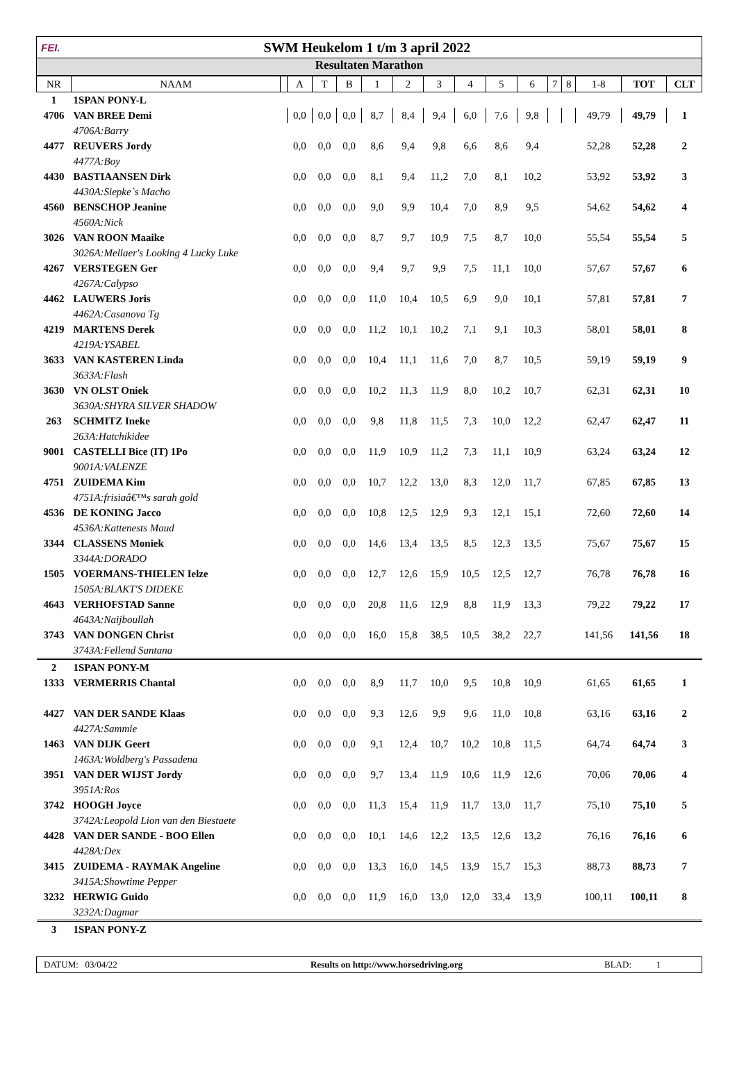FEI.
SWM Heukelom 1 t/m 3 april 2022
Resultaten Marathon
| NR | NAAM | | A | T | B | 1 | 2 | 3 | 4 | 5 | 6 | 7 | 8 | 1-8 | TOT | CLT |
| --- | --- | --- | --- | --- | --- | --- | --- | --- | --- | --- | --- | --- | --- | --- | --- | --- |
| 1 | 1SPAN PONY-L | | | | | | | | | | | | | | | |
| 4706 | VAN BREE Demi | | 0,0 | 0,0 | 0,0 | 8,7 | 8,4 | 9,4 | 6,0 | 7,6 | 9,8 | | | 49,79 | 49,79 | 1 |
| | 4706A:Barry | | | | | | | | | | | | | | | |
| 4477 | REUVERS Jordy | | 0,0 | 0,0 | 0,0 | 8,6 | 9,4 | 9,8 | 6,6 | 8,6 | 9,4 | | | 52,28 | 52,28 | 2 |
| | 4477A:Boy | | | | | | | | | | | | | | | |
| 4430 | BASTIAANSEN Dirk | | 0,0 | 0,0 | 0,0 | 8,1 | 9,4 | 11,2 | 7,0 | 8,1 | 10,2 | | | 53,92 | 53,92 | 3 |
| | 4430A:Siepke`s Macho | | | | | | | | | | | | | | | |
| 4560 | BENSCHOP Jeanine | | 0,0 | 0,0 | 0,0 | 9,0 | 9,9 | 10,4 | 7,0 | 8,9 | 9,5 | | | 54,62 | 54,62 | 4 |
| | 4560A:Nick | | | | | | | | | | | | | | | |
| 3026 | VAN ROON Maaike | | 0,0 | 0,0 | 0,0 | 8,7 | 9,7 | 10,9 | 7,5 | 8,7 | 10,0 | | | 55,54 | 55,54 | 5 |
| | 3026A:Mellaer's Looking 4 Lucky Luke | | | | | | | | | | | | | | | |
| 4267 | VERSTEGEN Ger | | 0,0 | 0,0 | 0,0 | 9,4 | 9,7 | 9,9 | 7,5 | 11,1 | 10,0 | | | 57,67 | 57,67 | 6 |
| | 4267A:Calypso | | | | | | | | | | | | | | | |
| 4462 | LAUWERS Joris | | 0,0 | 0,0 | 0,0 | 11,0 | 10,4 | 10,5 | 6,9 | 9,0 | 10,1 | | | 57,81 | 57,81 | 7 |
| | 4462A:Casanova Tg | | | | | | | | | | | | | | | |
| 4219 | MARTENS Derek | | 0,0 | 0,0 | 0,0 | 11,2 | 10,1 | 10,2 | 7,1 | 9,1 | 10,3 | | | 58,01 | 58,01 | 8 |
| | 4219A:YSABEL | | | | | | | | | | | | | | | |
| 3633 | VAN KASTEREN Linda | | 0,0 | 0,0 | 0,0 | 10,4 | 11,1 | 11,6 | 7,0 | 8,7 | 10,5 | | | 59,19 | 59,19 | 9 |
| | 3633A:Flash | | | | | | | | | | | | | | | |
| 3630 | VN OLST Oniek | | 0,0 | 0,0 | 0,0 | 10,2 | 11,3 | 11,9 | 8,0 | 10,2 | 10,7 | | | 62,31 | 62,31 | 10 |
| | 3630A:SHYRA SILVER SHADOW | | | | | | | | | | | | | | | |
| 263 | SCHMITZ Ineke | | 0,0 | 0,0 | 0,0 | 9,8 | 11,8 | 11,5 | 7,3 | 10,0 | 12,2 | | | 62,47 | 62,47 | 11 |
| | 263A:Hatchikidee | | | | | | | | | | | | | | | |
| 9001 | CASTELLI Bice (IT) 1Po | | 0,0 | 0,0 | 0,0 | 11,9 | 10,9 | 11,2 | 7,3 | 11,1 | 10,9 | | | 63,24 | 63,24 | 12 |
| | 9001A:VALENZE | | | | | | | | | | | | | | | |
| 4751 | ZUIDEMA Kim | | 0,0 | 0,0 | 0,0 | 10,7 | 12,2 | 13,0 | 8,3 | 12,0 | 11,7 | | | 67,85 | 67,85 | 13 |
| | 4751A:frisiaâ€™s sarah gold | | | | | | | | | | | | | | | |
| 4536 | DE KONING Jacco | | 0,0 | 0,0 | 0,0 | 10,8 | 12,5 | 12,9 | 9,3 | 12,1 | 15,1 | | | 72,60 | 72,60 | 14 |
| | 4536A:Kattenests Maud | | | | | | | | | | | | | | | |
| 3344 | CLASSENS Moniek | | 0,0 | 0,0 | 0,0 | 14,6 | 13,4 | 13,5 | 8,5 | 12,3 | 13,5 | | | 75,67 | 75,67 | 15 |
| | 3344A:DORADO | | | | | | | | | | | | | | | |
| 1505 | VOERMANS-THIELEN Ielze | | 0,0 | 0,0 | 0,0 | 12,7 | 12,6 | 15,9 | 10,5 | 12,5 | 12,7 | | | 76,78 | 76,78 | 16 |
| | 1505A:BLAKT'S DIDEKE | | | | | | | | | | | | | | | |
| 4643 | VERHOFSTAD Sanne | | 0,0 | 0,0 | 0,0 | 20,8 | 11,6 | 12,9 | 8,8 | 11,9 | 13,3 | | | 79,22 | 79,22 | 17 |
| | 4643A:Naijboullah | | | | | | | | | | | | | | | |
| 3743 | VAN DONGEN Christ | | 0,0 | 0,0 | 0,0 | 16,0 | 15,8 | 38,5 | 10,5 | 38,2 | 22,7 | | | 141,56 | 141,56 | 18 |
| | 3743A:Fellend Santana | | | | | | | | | | | | | | | |
| 2 | 1SPAN PONY-M | | | | | | | | | | | | | | | |
| 1333 | VERMERRIS Chantal | | 0,0 | 0,0 | 0,0 | 8,9 | 11,7 | 10,0 | 9,5 | 10,8 | 10,9 | | | 61,65 | 61,65 | 1 |
| 4427 | VAN DER SANDE Klaas | | 0,0 | 0,0 | 0,0 | 9,3 | 12,6 | 9,9 | 9,6 | 11,0 | 10,8 | | | 63,16 | 63,16 | 2 |
| | 4427A:Sammie | | | | | | | | | | | | | | | |
| 1463 | VAN DIJK Geert | | 0,0 | 0,0 | 0,0 | 9,1 | 12,4 | 10,7 | 10,2 | 10,8 | 11,5 | | | 64,74 | 64,74 | 3 |
| | 1463A:Woldberg's Passadena | | | | | | | | | | | | | | | |
| 3951 | VAN DER WIJST Jordy | | 0,0 | 0,0 | 0,0 | 9,7 | 13,4 | 11,9 | 10,6 | 11,9 | 12,6 | | | 70,06 | 70,06 | 4 |
| | 3951A:Ros | | | | | | | | | | | | | | | |
| 3742 | HOOGH Joyce | | 0,0 | 0,0 | 0,0 | 11,3 | 15,4 | 11,9 | 11,7 | 13,0 | 11,7 | | | 75,10 | 75,10 | 5 |
| | 3742A:Leopold Lion van den Biestaete | | | | | | | | | | | | | | | |
| 4428 | VAN DER SANDE - BOO Ellen | | 0,0 | 0,0 | 0,0 | 10,1 | 14,6 | 12,2 | 13,5 | 12,6 | 13,2 | | | 76,16 | 76,16 | 6 |
| | 4428A:Dex | | | | | | | | | | | | | | | |
| 3415 | ZUIDEMA - RAYMAK Angeline | | 0,0 | 0,0 | 0,0 | 13,3 | 16,0 | 14,5 | 13,9 | 15,7 | 15,3 | | | 88,73 | 88,73 | 7 |
| | 3415A:Showtime Pepper | | | | | | | | | | | | | | | |
| 3232 | HERWIG Guido | | 0,0 | 0,0 | 0,0 | 11,9 | 16,0 | 13,0 | 12,0 | 33,4 | 13,9 | | | 100,11 | 100,11 | 8 |
| | 3232A:Dagmar | | | | | | | | | | | | | | | |
| 3 | 1SPAN PONY-Z | | | | | | | | | | | | | | | |
DATUM: 03/04/22 Results on http://www.horsedriving.org BLAD: 1